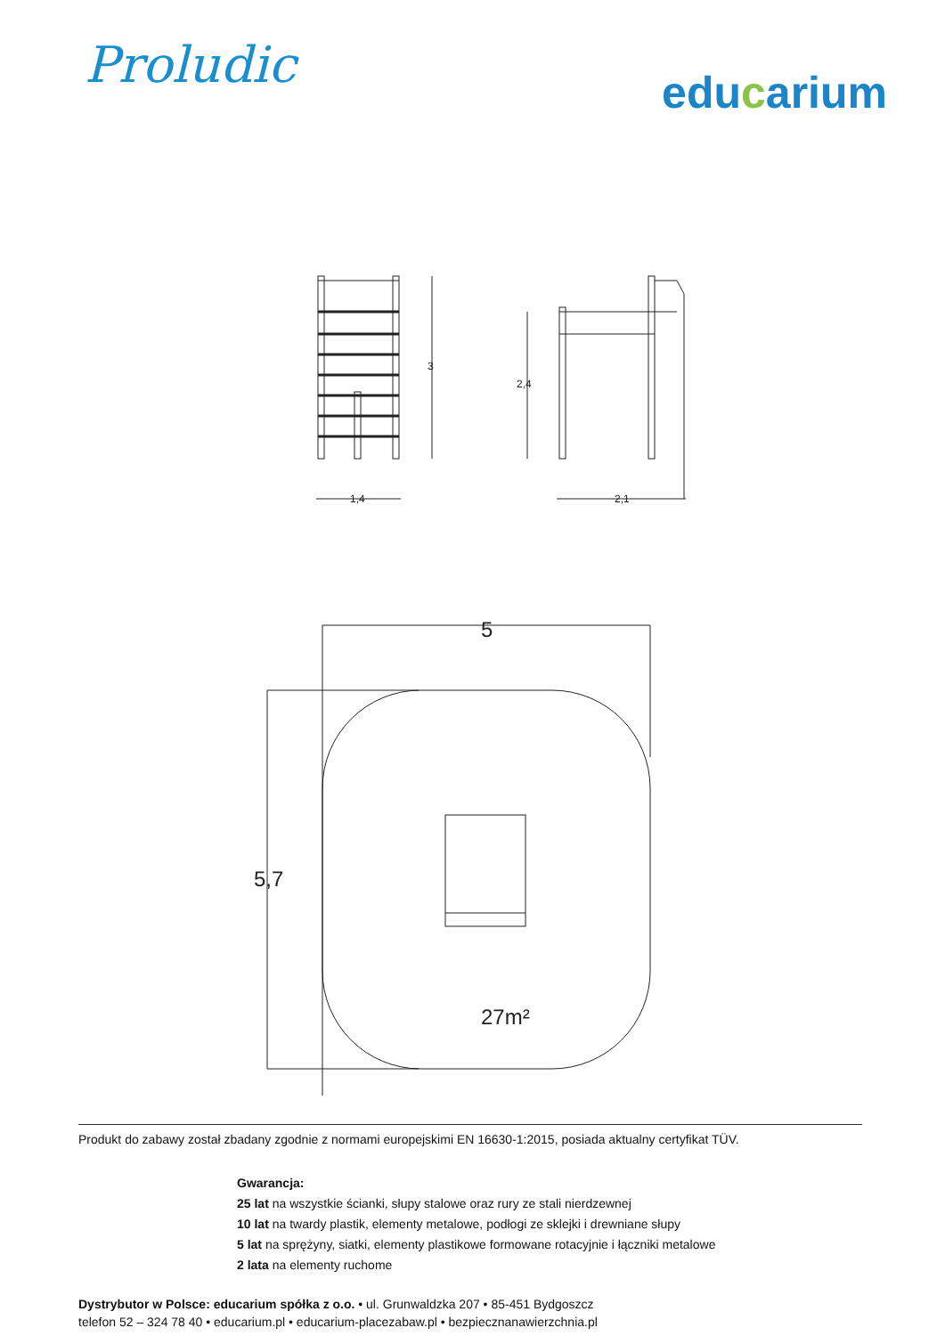Proludic
educarium
3
1,4
2,4
2,1
5
5,7
27m²
Produkt do zabawy został zbadany zgodnie z normami europejskimi EN 16630-1:2015, posiada aktualny certyfikat TÜV.
Gwarancja:
25 lat na wszystkie ścianki, słupy stalowe oraz rury ze stali nierdzewnej
10 lat na twardy plastik, elementy metalowe, podłogi ze sklejki i drewniane słupy
5 lat na sprężyny, siatki, elementy plastikowe formowane rotacyjnie i łączniki metalowe
2 lata na elementy ruchome
Dystrybutor w Polsce: educarium spółka z o.o. • ul. Grunwaldzka 207 • 85-451 Bydgoszcz
telefon 52 – 324 78 40 • educarium.pl • educarium-placezabaw.pl • bezpiecznanawierzchnia.pl